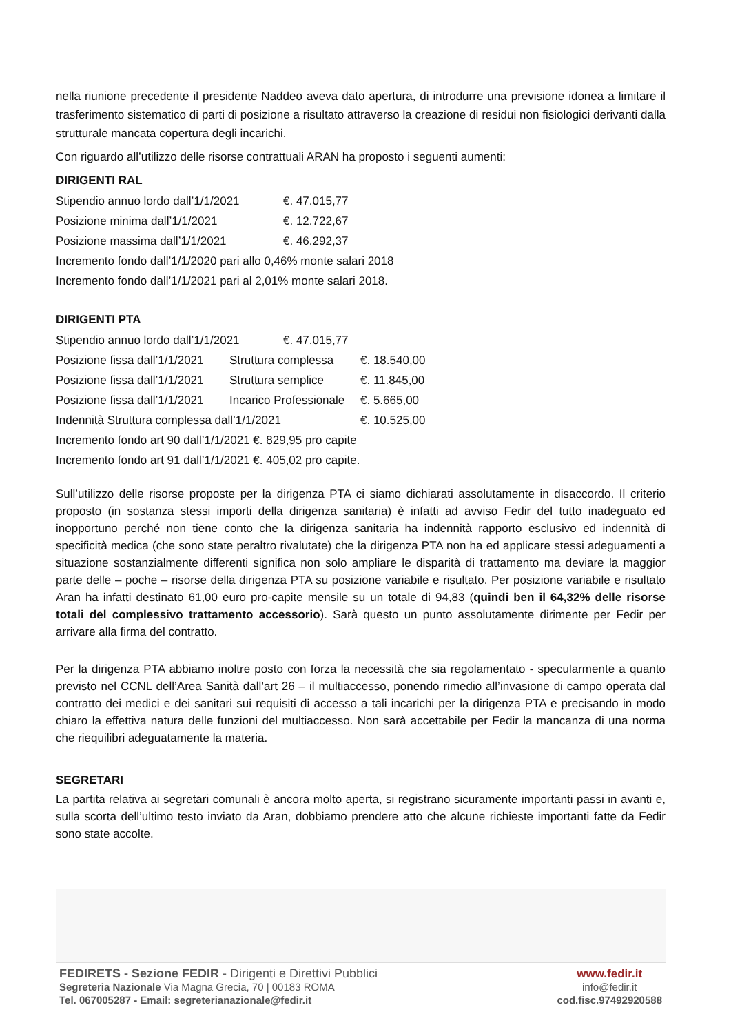nella riunione precedente il presidente Naddeo aveva dato apertura, di introdurre una previsione idonea a limitare il trasferimento sistematico di parti di posizione a risultato attraverso la creazione di residui non fisiologici derivanti dalla strutturale mancata copertura degli incarichi.
Con riguardo all’utilizzo delle risorse contrattuali ARAN ha proposto i seguenti aumenti:
DIRIGENTI RAL
Stipendio annuo lordo dall’1/1/2021 €. 47.015,77
Posizione minima dall’1/1/2021 €. 12.722,67
Posizione massima dall’1/1/2021 €. 46.292,37
Incremento fondo dall’1/1/2020 pari allo 0,46% monte salari 2018
Incremento fondo dall’1/1/2021 pari al 2,01% monte salari 2018.
DIRIGENTI PTA
Stipendio annuo lordo dall’1/1/2021 €. 47.015,77
Posizione fissa dall’1/1/2021 Struttura complessa €. 18.540,00
Posizione fissa dall’1/1/2021 Struttura semplice €. 11.845,00
Posizione fissa dall’1/1/2021 Incarico Professionale €. 5.665,00
Indennità Struttura complessa dall’1/1/2021 €. 10.525,00
Incremento fondo art 90 dall’1/1/2021 €. 829,95 pro capite
Incremento fondo art 91 dall’1/1/2021 €. 405,02 pro capite.
Sull’utilizzo delle risorse proposte per la dirigenza PTA ci siamo dichiarati assolutamente in disaccordo. Il criterio proposto (in sostanza stessi importi della dirigenza sanitaria) è infatti ad avviso Fedir del tutto inadeguato ed inopportuno perché non tiene conto che la dirigenza sanitaria ha indennità rapporto esclusivo ed indennità di specificità medica (che sono state peraltro rivalutate) che la dirigenza PTA non ha ed applicare stessi adeguamenti a situazione sostanzialmente differenti significa non solo ampliare le disparità di trattamento ma deviare la maggior parte delle – poche – risorse della dirigenza PTA su posizione variabile e risultato. Per posizione variabile e risultato Aran ha infatti destinato 61,00 euro pro-capite mensile su un totale di 94,83 (quindi ben il 64,32% delle risorse totali del complessivo trattamento accessorio). Sarà questo un punto assolutamente dirimente per Fedir per arrivare alla firma del contratto.
Per la dirigenza PTA abbiamo inoltre posto con forza la necessità che sia regolamentato - specularmente a quanto previsto nel CCNL dell’Area Sanità dall’art 26 – il multiaccesso, ponendo rimedio all’invasione di campo operata dal contratto dei medici e dei sanitari sui requisiti di accesso a tali incarichi per la dirigenza PTA e precisando in modo chiaro la effettiva natura delle funzioni del multiaccesso. Non sarà accettabile per Fedir la mancanza di una norma che riequilibri adeguatamente la materia.
SEGRETARI
La partita relativa ai segretari comunali è ancora molto aperta, si registrano sicuramente importanti passi in avanti e, sulla scorta dell’ultimo testo inviato da Aran, dobbiamo prendere atto che alcune richieste importanti fatte da Fedir sono state accolte.
FEDIRETS - Sezione FEDIR - Dirigenti e Direttivi Pubblici
Segreteria Nazionale Via Magna Grecia, 70 | 00183 ROMA
Tel. 067005287 - Email: segreterianazionale@fedir.it
www.fedir.it
info@fedir.it
cod.fisc.97492920588